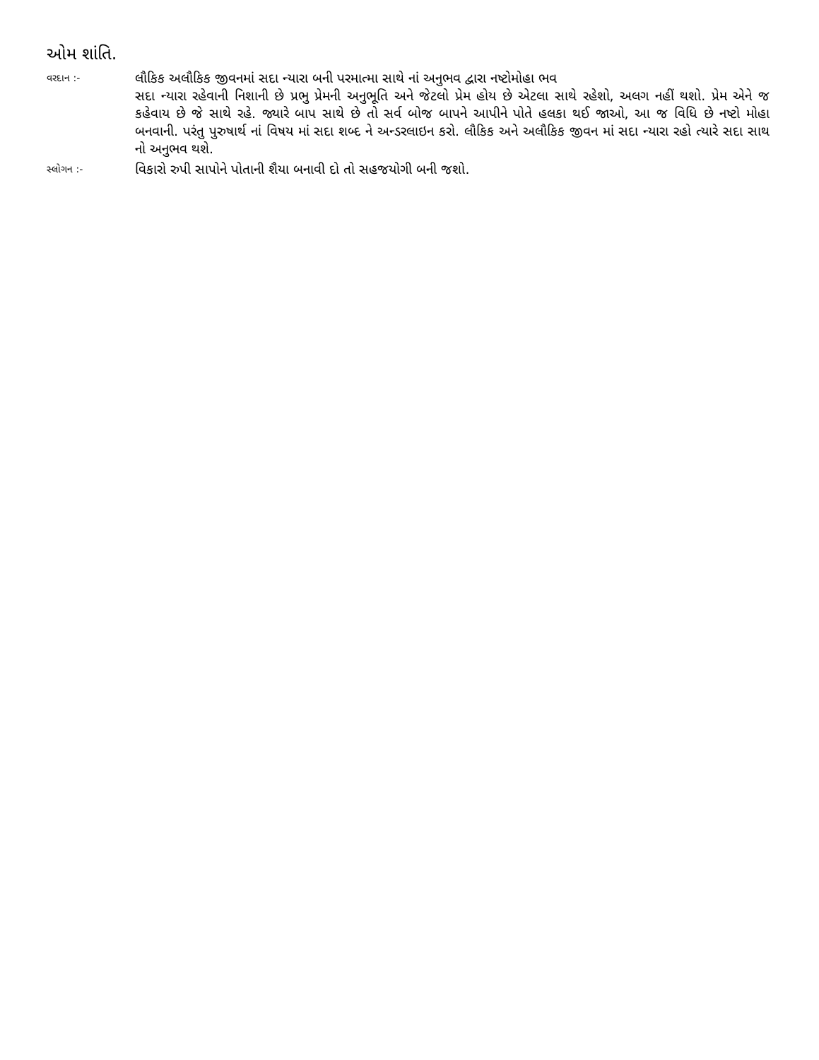ઓમ શાંતિ.
વરદાન :-
લૌકિક અલૌકિક જીવનમાં સદા ન્યારા બની પરમાત્મા સાથે નાં અનુભવ દ્વારા નષ્ટોમોહા ભવ
સદા ન્યારા રહેવાની નિશાની છે પ્રભુ પ્રેમની અનુભૂતિ અને જેટલો પ્રેમ હોય છે એટલા સાથે રહેશો, અલગ નહીં થશો. પ્રેમ એને જ કહેવાય છે જે સાથે રહે. જ્યારે બાપ સાથે છે તો સર્વ બોજ બાપને આપીને પોતે હલકા થઈ જાઓ, આ જ વિધિ છે નષ્ટો મોહા બનવાની. પરંતુ પુરુષાર્થ નાં વિષય માં સદા શબ્દ ને અન્ડરલાઇન કરો. લૌકિક અને અલૌકિક જીવન માં સદા ન્યારા રહો ત્યારે સદા સાથ નો અનુભવ થશે.
સ્લોગન :-
વિકારો રુપી સાપોને પોતાની શૈયા બનાવી દો તો સહજયોગી બની જશો.